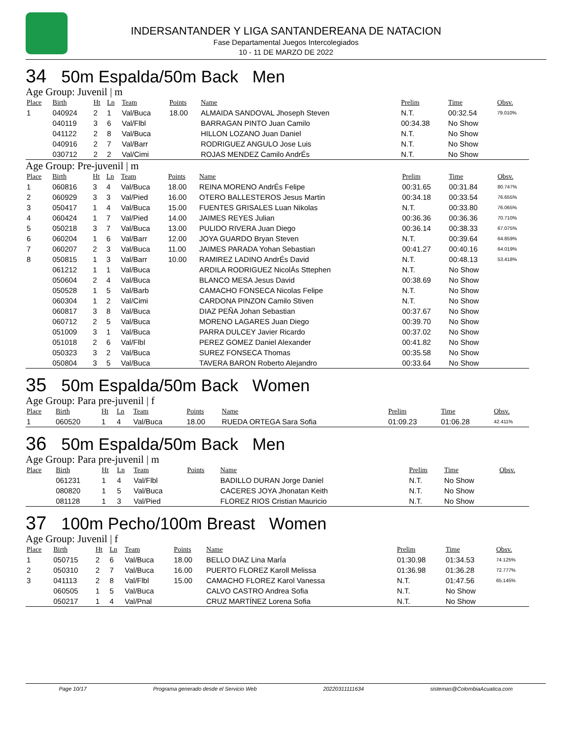INDERSANTANDER Y LIGA SANTANDEREANA DE NATACION
Fase Departamental Juegos Intercolegiados
10 - 11 DE MARZO DE 2022
34 50m Espalda/50m Back Men
Age Group: Juvenil | m
| Place | Birth | Ht | Ln | Team | Points | Name | Prelim | Time | Obsv. |
| --- | --- | --- | --- | --- | --- | --- | --- | --- | --- |
| 1 | 040924 | 2 | 1 | Val/Buca | 18.00 | ALMAIDA SANDOVAL Jhoseph Steven | N.T. | 00:32.54 | 79.010% |
| | 040119 | 3 | 6 | Val/Flbl | | BARRAGAN PINTO Juan Camilo | 00:34.38 | No Show | |
| | 041122 | 2 | 8 | Val/Buca | | HILLON LOZANO Juan Daniel | N.T. | No Show | |
| | 040916 | 2 | 7 | Val/Barr | | RODRIGUEZ ANGULO Jose Luis | N.T. | No Show | |
| | 030712 | 2 | 2 | Val/Cimi | | ROJAS MENDEZ Camilo AndrÉs | N.T. | No Show | |
Age Group: Pre-juvenil | m
| Place | Birth | Ht | Ln | Team | Points | Name | Prelim | Time | Obsv. |
| --- | --- | --- | --- | --- | --- | --- | --- | --- | --- |
| 1 | 060816 | 3 | 4 | Val/Buca | 18.00 | REINA MORENO AndrÉs Felipe | 00:31.65 | 00:31.84 | 80.747% |
| 2 | 060929 | 3 | 3 | Val/Pied | 16.00 | OTERO BALLESTEROS Jesus Martin | 00:34.18 | 00:33.54 | 76.655% |
| 3 | 050417 | 1 | 4 | Val/Buca | 15.00 | FUENTES GRISALES Luan Nikolas | N.T. | 00:33.80 | 76.065% |
| 4 | 060424 | 1 | 7 | Val/Pied | 14.00 | JAIMES REYES Julian | 00:36.36 | 00:36.36 | 70.710% |
| 5 | 050218 | 3 | 7 | Val/Buca | 13.00 | PULIDO RIVERA Juan Diego | 00:36.14 | 00:38.33 | 67.075% |
| 6 | 060204 | 1 | 6 | Val/Barr | 12.00 | JOYA GUARDO Bryan Steven | N.T. | 00:39.64 | 64.859% |
| 7 | 060207 | 2 | 3 | Val/Buca | 11.00 | JAIMES PARADA Yohan Sebastian | 00:41.27 | 00:40.16 | 64.019% |
| 8 | 050815 | 1 | 3 | Val/Barr | 10.00 | RAMIREZ LADINO AndrÉs David | N.T. | 00:48.13 | 53.418% |
| | 061212 | 1 | 1 | Val/Buca | | ARDILA RODRIGUEZ NicolÁs Sttephen | N.T. | No Show | |
| | 050604 | 2 | 4 | Val/Buca | | BLANCO MESA Jesus David | 00:38.69 | No Show | |
| | 050528 | 1 | 5 | Val/Barb | | CAMACHO FONSECA Nicolas Felipe | N.T. | No Show | |
| | 060304 | 1 | 2 | Val/Cimi | | CARDONA PINZON Camilo Stiven | N.T. | No Show | |
| | 060817 | 3 | 8 | Val/Buca | | DIAZ PEÑA Johan Sebastian | 00:37.67 | No Show | |
| | 060712 | 2 | 5 | Val/Buca | | MORENO LAGARES Juan Diego | 00:39.70 | No Show | |
| | 051009 | 3 | 1 | Val/Buca | | PARRA DULCEY Javier Ricardo | 00:37.02 | No Show | |
| | 051018 | 2 | 6 | Val/Flbl | | PEREZ GOMEZ Daniel Alexander | 00:41.82 | No Show | |
| | 050323 | 3 | 2 | Val/Buca | | SUREZ FONSECA Thomas | 00:35.58 | No Show | |
| | 050804 | 3 | 5 | Val/Buca | | TAVERA BARON Roberto Alejandro | 00:33.64 | No Show | |
35 50m Espalda/50m Back Women
Age Group: Para pre-juvenil | f
| Place | Birth | Ht | Ln | Team | Points | Name | Prelim | Time | Obsv. |
| --- | --- | --- | --- | --- | --- | --- | --- | --- | --- |
| 1 | 060520 | 1 | 4 | Val/Buca | 18.00 | RUEDA ORTEGA Sara Sofia | 01:09.23 | 01:06.28 | 42.411% |
36 50m Espalda/50m Back Men
Age Group: Para pre-juvenil | m
| Place | Birth | Ht | Ln | Team | Points | Name | Prelim | Time | Obsv. |
| --- | --- | --- | --- | --- | --- | --- | --- | --- | --- |
| | 061231 | 1 | 4 | Val/Flbl | | BADILLO DURAN Jorge Daniel | N.T. | No Show | |
| | 080820 | 1 | 5 | Val/Buca | | CACERES JOYA Jhonatan Keith | N.T. | No Show | |
| | 081128 | 1 | 3 | Val/Pied | | FLOREZ RIOS Cristian Mauricio | N.T. | No Show | |
37 100m Pecho/100m Breast Women
Age Group: Juvenil | f
| Place | Birth | Ht | Ln | Team | Points | Name | Prelim | Time | Obsv. |
| --- | --- | --- | --- | --- | --- | --- | --- | --- | --- |
| 1 | 050715 | 2 | 6 | Val/Buca | 18.00 | BELLO DIAZ Lina MarÍa | 01:30.98 | 01:34.53 | 74.125% |
| 2 | 050310 | 2 | 7 | Val/Buca | 16.00 | PUERTO FLOREZ Karoll Melissa | 01:36.98 | 01:36.28 | 72.777% |
| 3 | 041113 | 2 | 8 | Val/Flbl | 15.00 | CAMACHO FLOREZ Karol Vanessa | N.T. | 01:47.56 | 65.145% |
| | 060505 | 1 | 5 | Val/Buca | | CALVO CASTRO Andrea Sofia | N.T. | No Show | |
| | 050217 | 1 | 4 | Val/Pnal | | CRUZ MARTÍNEZ Lorena Sofia | N.T. | No Show | |
Page 10/17 Programa generado desde el Servicio Web 20220311111634 sistemas@ColombiaAcuatica.com